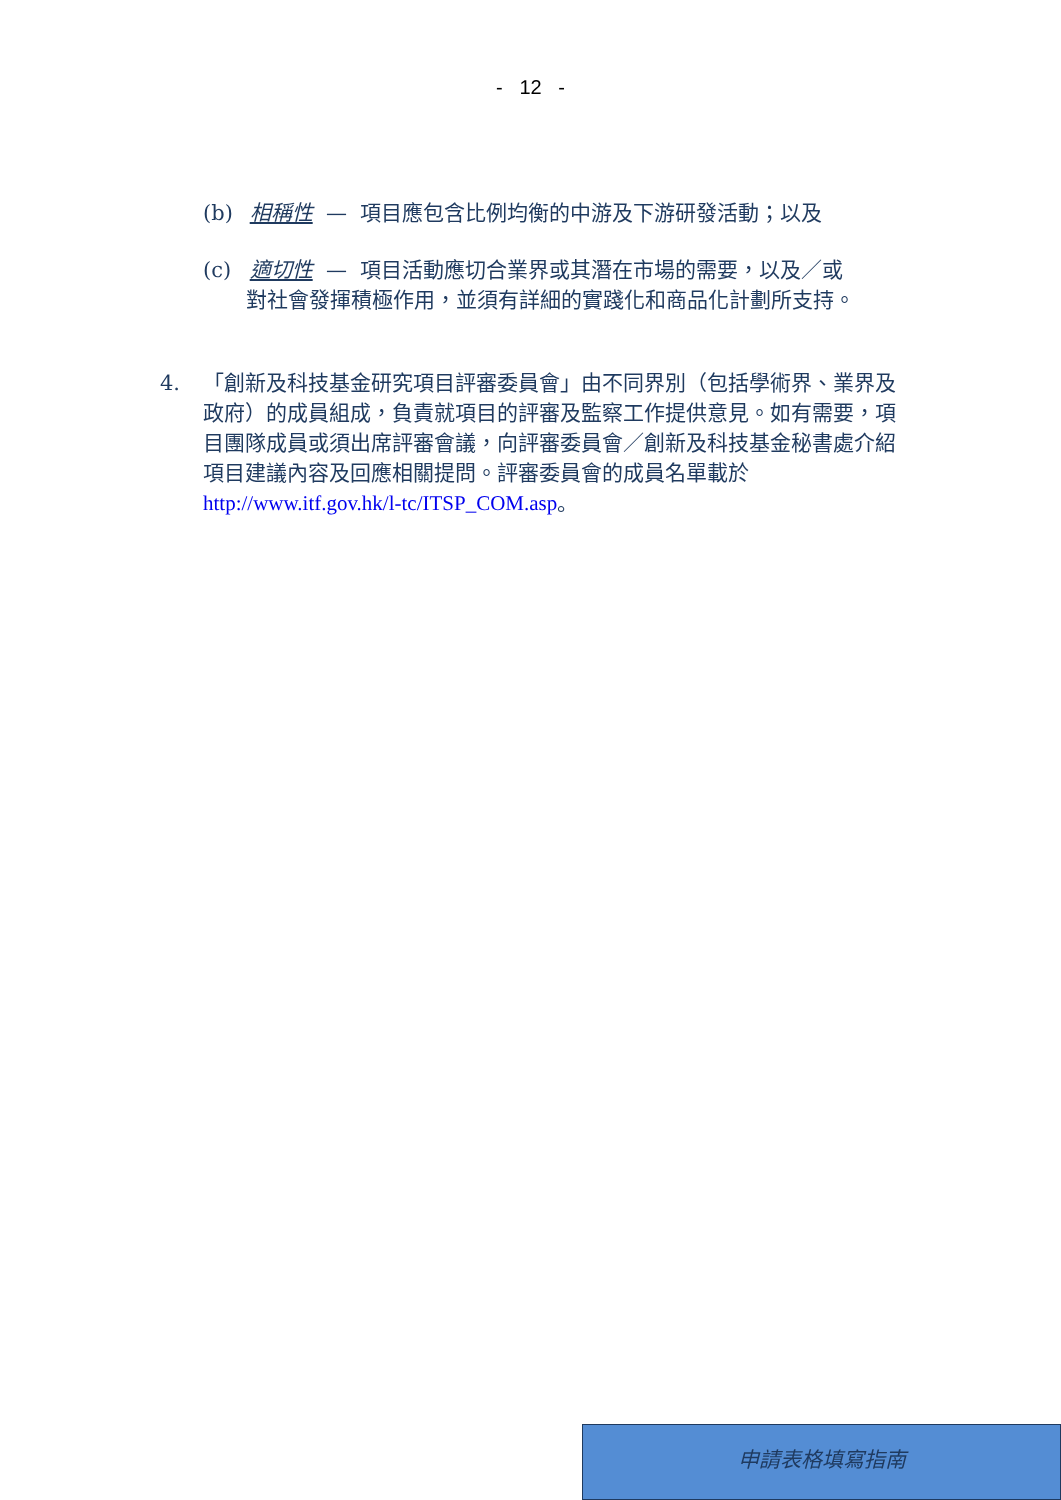- 12 -
(b) 相稱性 — 項目應包含比例均衡的中游及下游研發活動；以及
(c) 適切性 — 項目活動應切合業界或其潛在市場的需要，以及／或
對社會發揮積極作用，並須有詳細的實踐化和商品化計劃所支持。
4.
「創新及科技基金研究項目評審委員會」由不同界別（包括學術界、業界及政府）的成員組成，負責就項目的評審及監察工作提供意見。如有需要，項目團隊成員或須出席評審會議，向評審委員會／創新及科技基金秘書處介紹項目建議內容及回應相關提問。評審委員會的成員名單載於 http://www.itf.gov.hk/l-tc/ITSP_COM.asp。
申請表格填寫指南